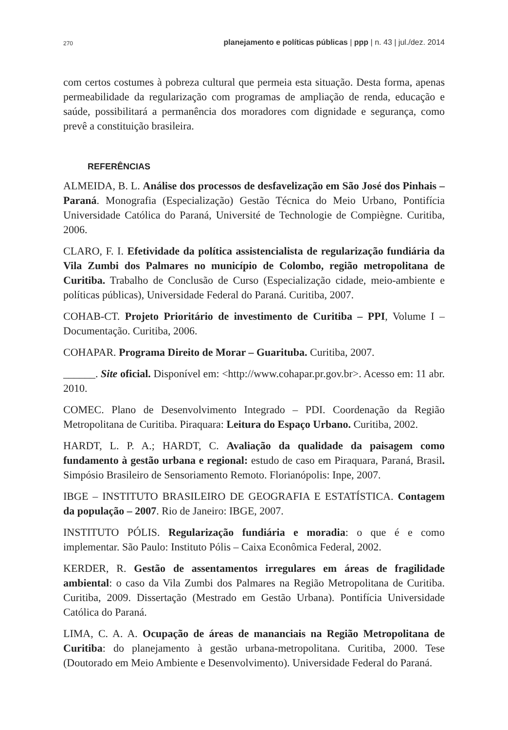270 planejamento e políticas públicas | ppp | n. 43 | jul./dez. 2014
com certos costumes à pobreza cultural que permeia esta situação. Desta forma, apenas permeabilidade da regularização com programas de ampliação de renda, educação e saúde, possibilitará a permanência dos moradores com dignidade e segurança, como prevê a constituição brasileira.
REFERÊNCIAS
ALMEIDA, B. L. Análise dos processos de desfavelização em São José dos Pinhais – Paraná. Monografia (Especialização) Gestão Técnica do Meio Urbano, Pontifícia Universidade Católica do Paraná, Université de Technologie de Compiègne. Curitiba, 2006.
CLARO, F. I. Efetividade da política assistencialista de regularização fundiária da Vila Zumbi dos Palmares no município de Colombo, região metropolitana de Curitiba. Trabalho de Conclusão de Curso (Especialização cidade, meio-ambiente e políticas públicas), Universidade Federal do Paraná. Curitiba, 2007.
COHAB-CT. Projeto Prioritário de investimento de Curitiba – PPI, Volume I – Documentação. Curitiba, 2006.
COHAPAR. Programa Direito de Morar – Guarituba. Curitiba, 2007.
______. Site oficial. Disponível em: <http://www.cohapar.pr.gov.br>. Acesso em: 11 abr. 2010.
COMEC. Plano de Desenvolvimento Integrado – PDI. Coordenação da Região Metropolitana de Curitiba. Piraquara: Leitura do Espaço Urbano. Curitiba, 2002.
HARDT, L. P. A.; HARDT, C. Avaliação da qualidade da paisagem como fundamento à gestão urbana e regional: estudo de caso em Piraquara, Paraná, Brasil. Simpósio Brasileiro de Sensoriamento Remoto. Florianópolis: Inpe, 2007.
IBGE – INSTITUTO BRASILEIRO DE GEOGRAFIA E ESTATÍSTICA. Contagem da população – 2007. Rio de Janeiro: IBGE, 2007.
INSTITUTO PÓLIS. Regularização fundiária e moradia: o que é e como implementar. São Paulo: Instituto Pólis – Caixa Econômica Federal, 2002.
KERDER, R. Gestão de assentamentos irregulares em áreas de fragilidade ambiental: o caso da Vila Zumbi dos Palmares na Região Metropolitana de Curitiba. Curitiba, 2009. Dissertação (Mestrado em Gestão Urbana). Pontifícia Universidade Católica do Paraná.
LIMA, C. A. A. Ocupação de áreas de mananciais na Região Metropolitana de Curitiba: do planejamento à gestão urbana-metropolitana. Curitiba, 2000. Tese (Doutorado em Meio Ambiente e Desenvolvimento). Universidade Federal do Paraná.